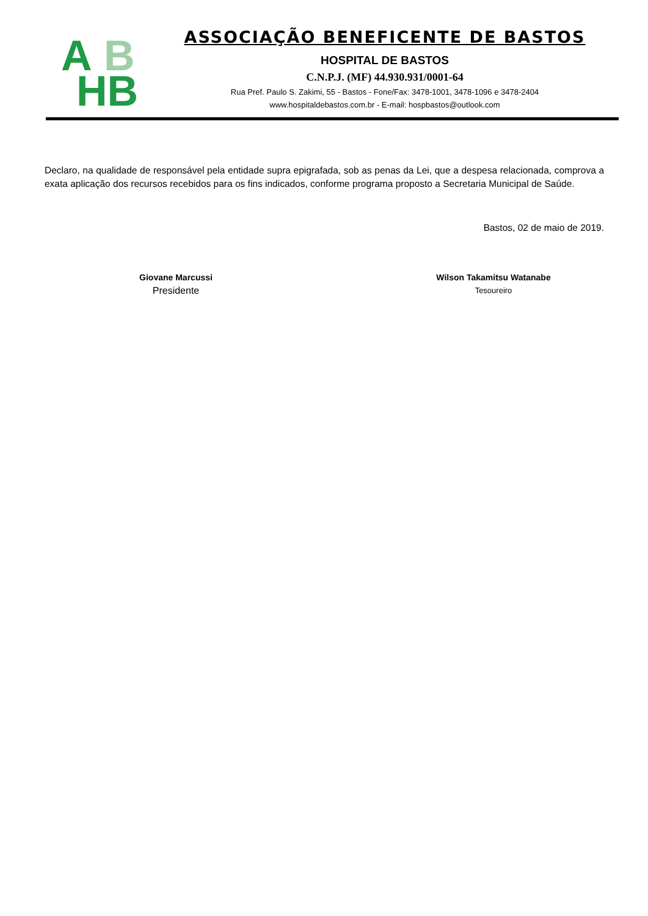B
A
HB
ASSOCIAÇÃO BENEFICENTE DE BASTOS
HOSPITAL DE BASTOS
C.N.P.J. (MF) 44.930.931/0001-64
Rua Pref. Paulo S. Zakimi, 55 - Bastos - Fone/Fax: 3478-1001, 3478-1096 e 3478-2404
www.hospitaldebastos.com.br - E-mail: hospbastos@outlook.com
Declaro, na qualidade de responsável pela entidade supra epigrafada, sob as penas da Lei, que a despesa relacionada, comprova a exata aplicação dos recursos recebidos para os fins indicados, conforme programa proposto a Secretaria Municipal de Saúde.
Bastos, 02 de maio de 2019.
Giovane Marcussi
Presidente
Wilson Takamitsu Watanabe
Tesoureiro